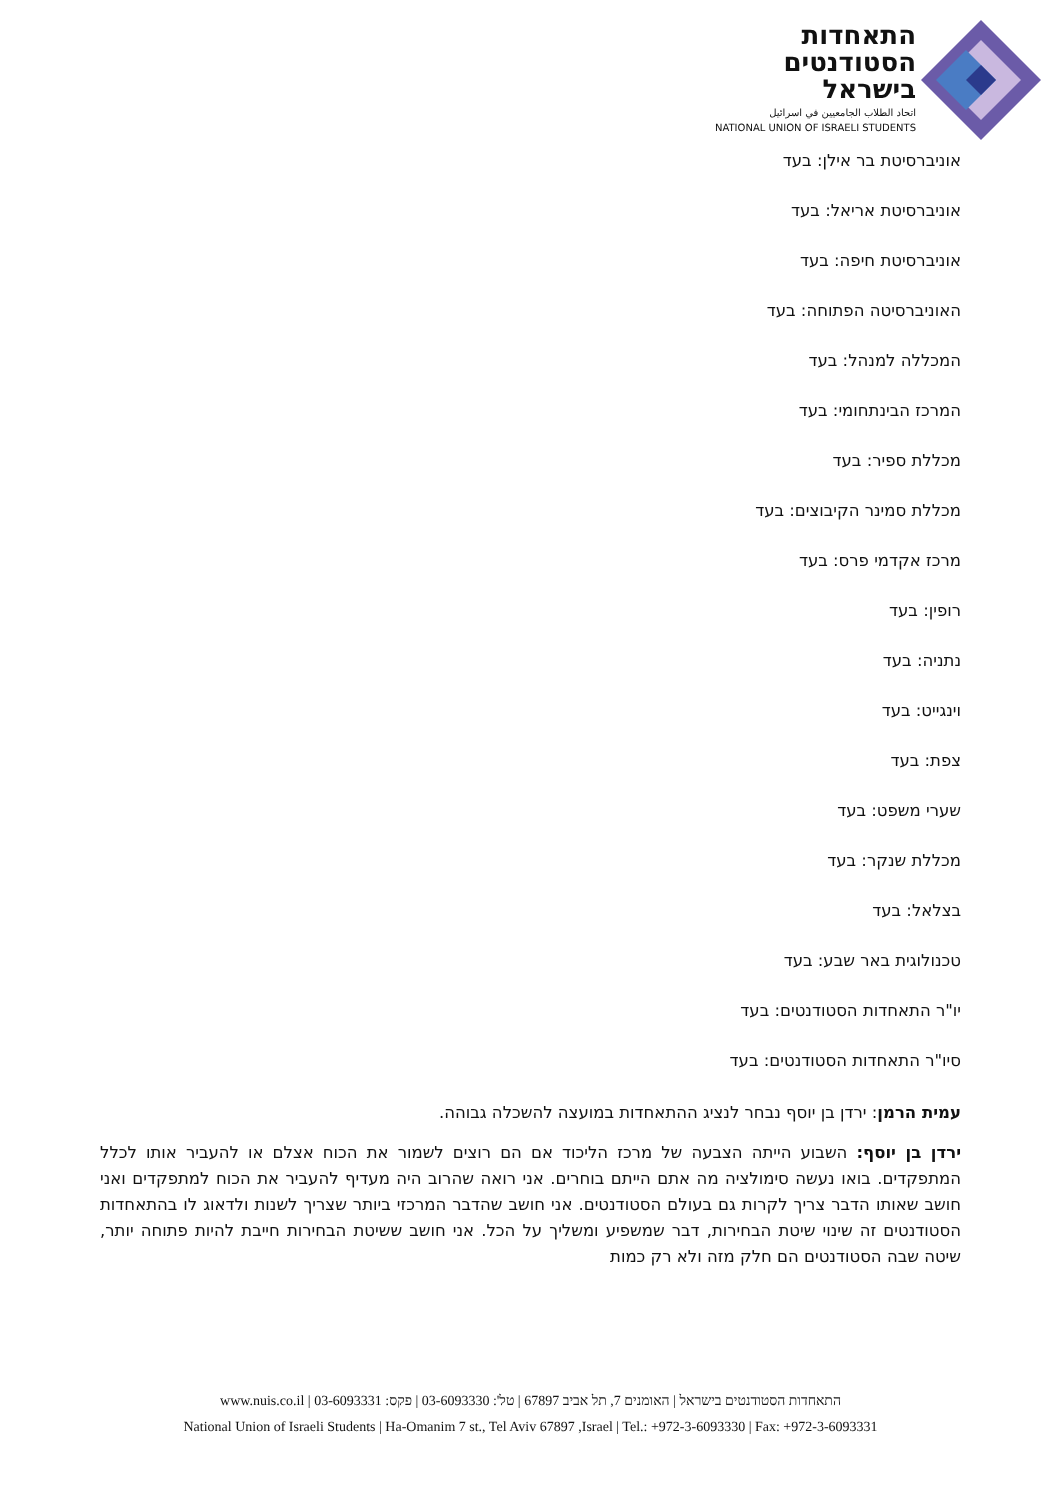התאחדות
הסטודנטים
בישראל
اتحاد الطلاب الجامعيين في اسرائيل
NATIONAL UNION OF ISRAELI STUDENTS
אוניברסיטת בר אילן: בעד
אוניברסיטת אריאל: בעד
אוניברסיטת חיפה: בעד
האוניברסיטה הפתוחה: בעד
המכללה למנהל: בעד
המרכז הבינתחומי: בעד
מכללת ספיר: בעד
מכללת סמינר הקיבוצים: בעד
מרכז אקדמי פרס: בעד
רופין: בעד
נתניה: בעד
וינגייט: בעד
צפת: בעד
שערי משפט: בעד
מכללת שנקר: בעד
בצלאל: בעד
טכנולוגית באר שבע: בעד
יו"ר התאחדות הסטודנטים: בעד
סיו"ר התאחדות הסטודנטים: בעד
עמית הרמן: ירדן בן יוסף נבחר לנציג ההתאחדות במועצה להשכלה גבוהה.
ירדן בן יוסף: השבוע הייתה הצבעה של מרכז הליכוד אם הם רוצים לשמור את הכוח אצלם או להעביר אותו לכלל המתפקדים. בואו נעשה סימולציה מה אתם הייתם בוחרים. אני רואה שהרוב היה מעדיף להעביר את הכוח למתפקדים ואני חושב שאותו הדבר צריך לקרות גם בעולם הסטודנטים. אני חושב שהדבר המרכזי ביותר שצריך לשנות ולדאוג לו בהתאחדות הסטודנטים זה שינוי שיטת הבחירות, דבר שמשפיע ומשליך על הכל. אני חושב ששיטת הבחירות חייבת להיות פתוחה יותר, שיטה שבה הסטודנטים הם חלק מזה ולא רק כמות
התאחדות הסטודנטים בישראל | האומנים 7, תל אביב 67897 | טל': 03-6093330 | פקס: 03-6093331 | www.nuis.co.il
National Union of Israeli Students | Ha-Omanim 7 st., Tel Aviv 67897 ,Israel | Tel.: +972-3-6093330 | Fax: +972-3-6093331